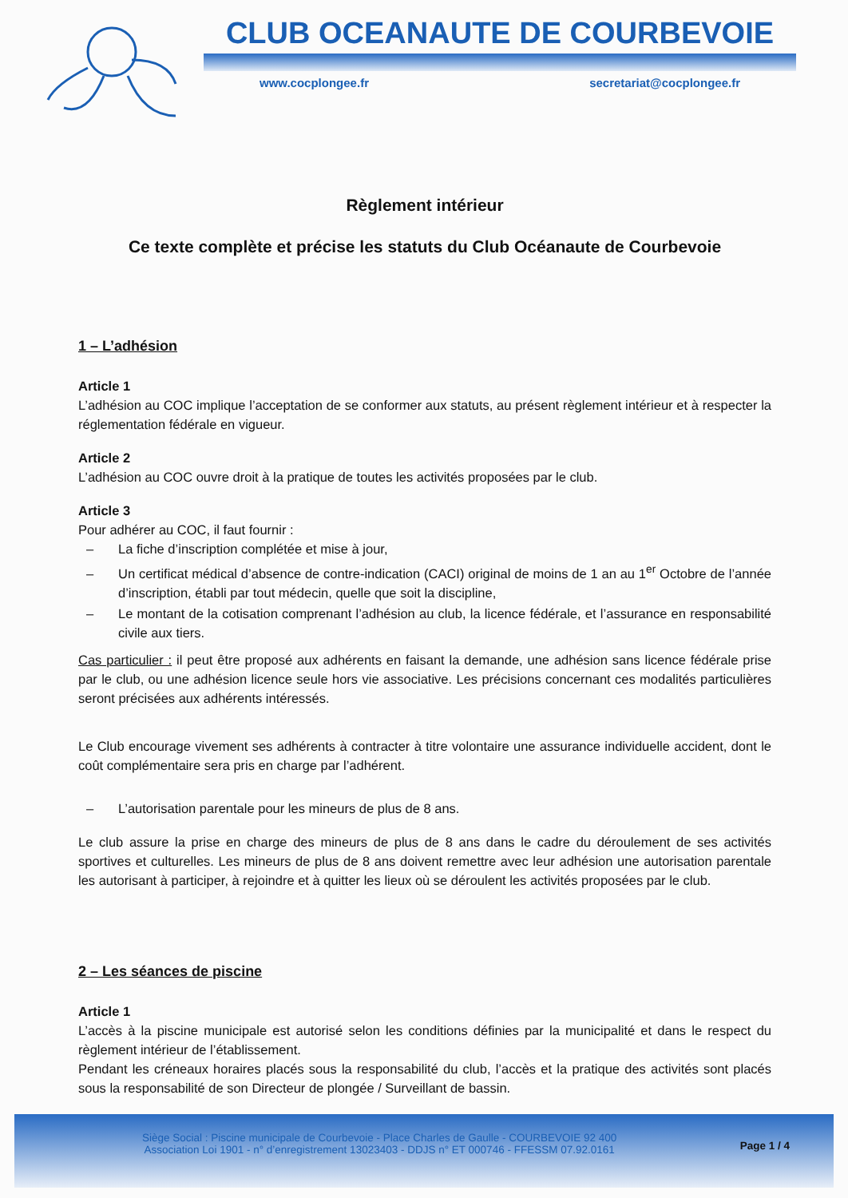CLUB OCEANAUTE DE COURBEVOIE
www.cocplongee.fr secretariat@cocplongee.fr
Règlement intérieur
Ce texte complète et précise les statuts du Club Océanaute de Courbevoie
1 – L’adhésion
Article 1
L’adhésion au COC implique l’acceptation de se conformer aux statuts, au présent règlement intérieur et à respecter la réglementation fédérale en vigueur.
Article 2
L’adhésion au COC ouvre droit à la pratique de toutes les activités proposées par le club.
Article 3
Pour adhérer au COC, il faut fournir :
– La fiche d’inscription complétée et mise à jour,
– Un certificat médical d’absence de contre-indication (CACI) original de moins de 1 an au 1<sup>er</sup> Octobre de l’année d’inscription, établi par tout médecin, quelle que soit la discipline,
– Le montant de la cotisation comprenant l’adhésion au club, la licence fédérale, et l’assurance en responsabilité civile aux tiers.
Cas particulier : il peut être proposé aux adhérents en faisant la demande, une adhésion sans licence fédérale prise par le club, ou une adhésion licence seule hors vie associative. Les précisions concernant ces modalités particulières seront précisées aux adhérents intéressés.
Le Club encourage vivement ses adhérents à contracter à titre volontaire une assurance individuelle accident, dont le coût complémentaire sera pris en charge par l’adhérent.
– L’autorisation parentale pour les mineurs de plus de 8 ans.
Le club assure la prise en charge des mineurs de plus de 8 ans dans le cadre du déroulement de ses activités sportives et culturelles. Les mineurs de plus de 8 ans doivent remettre avec leur adhésion une autorisation parentale les autorisant à participer, à rejoindre et à quitter les lieux où se déroulent les activités proposées par le club.
2 – Les séances de piscine
Article 1
L’accès à la piscine municipale est autorisé selon les conditions définies par la municipalité et dans le respect du règlement intérieur de l’établissement.
Pendant les créneaux horaires placés sous la responsabilité du club, l’accès et la pratique des activités sont placés sous la responsabilité de son Directeur de plongée / Surveillant de bassin.
Siège Social : Piscine municipale de Courbevoie - Place Charles de Gaulle - COURBEVOIE 92 400
Association Loi 1901 - n° d’enregistrement 13023403 - DDJS n° ET 000746 - FFESSM 07.92.0161
Page 1 / 4